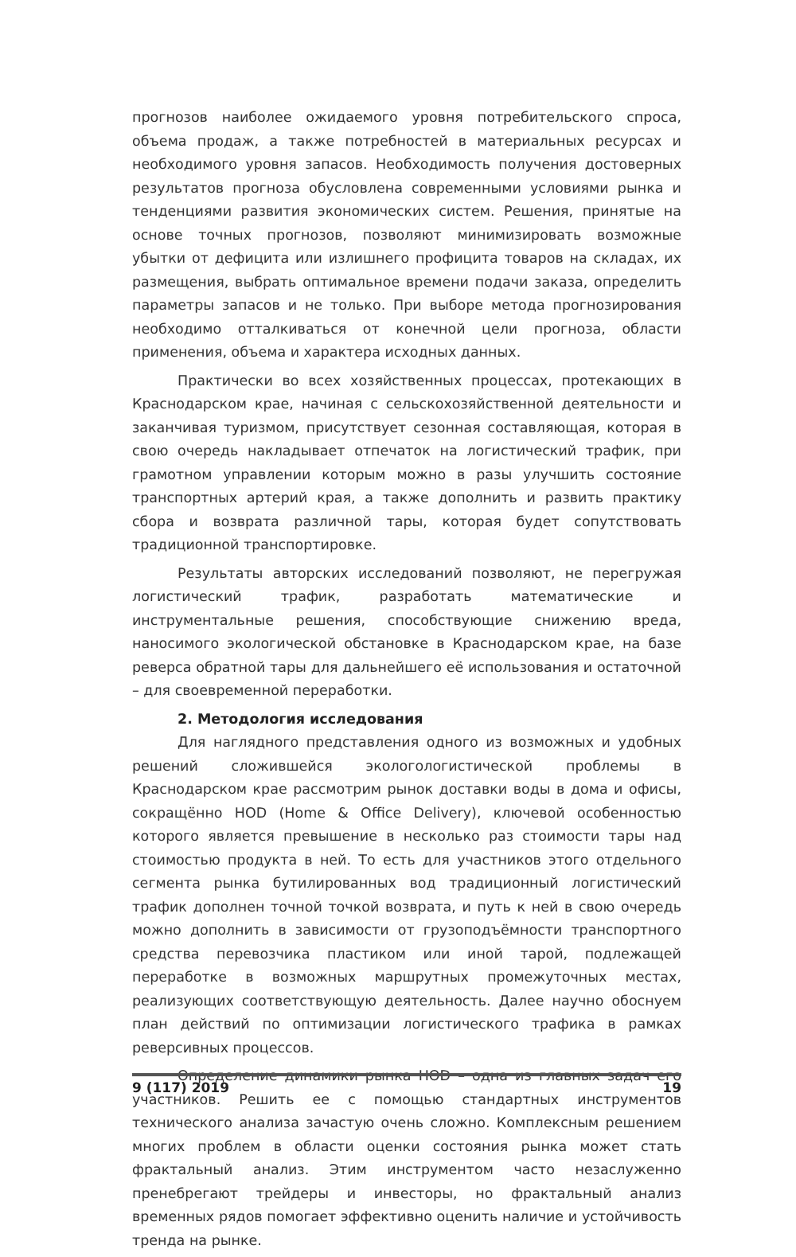прогнозов наиболее ожидаемого уровня потребительского спроса, объема продаж, а также потребностей в материальных ресурсах и необходимого уровня запасов. Необходимость получения достоверных результатов прогноза обусловлена современными условиями рынка и тенденциями развития экономических систем. Решения, принятые на основе точных прогнозов, позволяют минимизировать возможные убытки от дефицита или излишнего профицита товаров на складах, их размещения, выбрать оптимальное времени подачи заказа, определить параметры запасов и не только. При выборе метода прогнозирования необходимо отталкиваться от конечной цели прогноза, области применения, объема и характера исходных данных.
Практически во всех хозяйственных процессах, протекающих в Краснодарском крае, начиная с сельскохозяйственной деятельности и заканчивая туризмом, присутствует сезонная составляющая, которая в свою очередь накладывает отпечаток на логистический трафик, при грамотном управлении которым можно в разы улучшить состояние транспортных артерий края, а также дополнить и развить практику сбора и возврата различной тары, которая будет сопутствовать традиционной транспортировке.
Результаты авторских исследований позволяют, не перегружая логистический трафик, разработать математические и инструментальные решения, способствующие снижению вреда, наносимого экологической обстановке в Краснодарском крае, на базе реверса обратной тары для дальнейшего её использования и остаточной – для своевременной переработки.
2. Методология исследования
Для наглядного представления одного из возможных и удобных решений сложившейся экологологистической проблемы в Краснодарском крае рассмотрим рынок доставки воды в дома и офисы, сокращённо HOD (Home & Office Delivery), ключевой особенностью которого является превышение в несколько раз стоимости тары над стоимостью продукта в ней. То есть для участников этого отдельного сегмента рынка бутилированных вод традиционный логистический трафик дополнен точной точкой возврата, и путь к ней в свою очередь можно дополнить в зависимости от грузоподъёмности транспортного средства перевозчика пластиком или иной тарой, подлежащей переработке в возможных маршрутных промежуточных местах, реализующих соответствующую деятельность. Далее научно обоснуем план действий по оптимизации логистического трафика в рамках реверсивных процессов.
Определение динамики рынка HOD – одна из главных задач его участников. Решить ее с помощью стандартных инструментов технического анализа зачастую очень сложно. Комплексным решением многих проблем в области оценки состояния рынка может стать фрактальный анализ. Этим инструментом часто незаслуженно пренебрегают трейдеры и инвесторы, но фрактальный анализ временных рядов помогает эффективно оценить наличие и устойчивость тренда на рынке.
9 (117) 2019 19